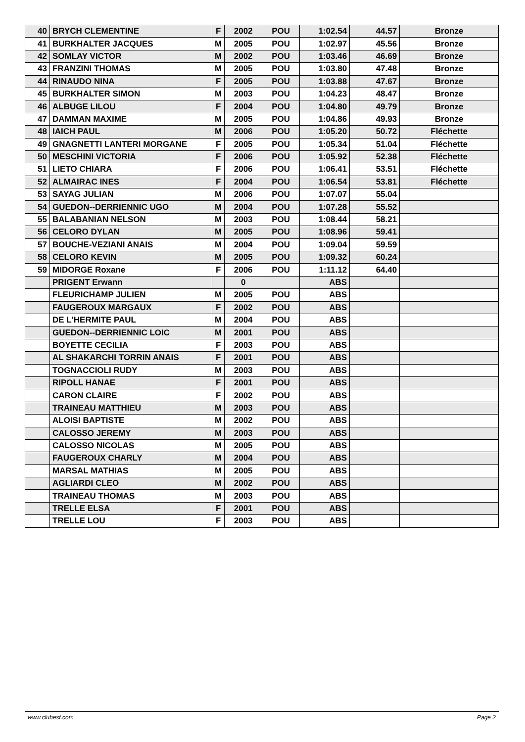| 40 | BRYCH CLEMENTINE | F | 2002 | POU | 1:02.54 | 44.57 | Bronze |
| 41 | BURKHALTER JACQUES | M | 2005 | POU | 1:02.97 | 45.56 | Bronze |
| 42 | SOMLAY VICTOR | M | 2002 | POU | 1:03.46 | 46.69 | Bronze |
| 43 | FRANZINI THOMAS | M | 2005 | POU | 1:03.80 | 47.48 | Bronze |
| 44 | RINAUDO NINA | F | 2005 | POU | 1:03.88 | 47.67 | Bronze |
| 45 | BURKHALTER SIMON | M | 2003 | POU | 1:04.23 | 48.47 | Bronze |
| 46 | ALBUGE LILOU | F | 2004 | POU | 1:04.80 | 49.79 | Bronze |
| 47 | DAMMAN MAXIME | M | 2005 | POU | 1:04.86 | 49.93 | Bronze |
| 48 | IAICH PAUL | M | 2006 | POU | 1:05.20 | 50.72 | Fléchette |
| 49 | GNAGNETTI LANTERI MORGANE | F | 2005 | POU | 1:05.34 | 51.04 | Fléchette |
| 50 | MESCHINI VICTORIA | F | 2006 | POU | 1:05.92 | 52.38 | Fléchette |
| 51 | LIETO CHIARA | F | 2006 | POU | 1:06.41 | 53.51 | Fléchette |
| 52 | ALMAIRAC INES | F | 2004 | POU | 1:06.54 | 53.81 | Fléchette |
| 53 | SAYAG JULIAN | M | 2006 | POU | 1:07.07 | 55.04 | |
| 54 | GUEDON--DERRIENNIC UGO | M | 2004 | POU | 1:07.28 | 55.52 | |
| 55 | BALABANIAN NELSON | M | 2003 | POU | 1:08.44 | 58.21 | |
| 56 | CELORO DYLAN | M | 2005 | POU | 1:08.96 | 59.41 | |
| 57 | BOUCHE-VEZIANI ANAIS | M | 2004 | POU | 1:09.04 | 59.59 | |
| 58 | CELORO KEVIN | M | 2005 | POU | 1:09.32 | 60.24 | |
| 59 | MIDORGE Roxane | F | 2006 | POU | 1:11.12 | 64.40 | |
| | PRIGENT Erwann | | 0 | | ABS | | |
| | FLEURICHAMP JULIEN | M | 2005 | POU | ABS | | |
| | FAUGEROUX MARGAUX | F | 2002 | POU | ABS | | |
| | DE L'HERMITE PAUL | M | 2004 | POU | ABS | | |
| | GUEDON--DERRIENNIC LOIC | M | 2001 | POU | ABS | | |
| | BOYETTE CECILIA | F | 2003 | POU | ABS | | |
| | AL SHAKARCHI TORRIN ANAIS | F | 2001 | POU | ABS | | |
| | TOGNACCIOLI RUDY | M | 2003 | POU | ABS | | |
| | RIPOLL HANAE | F | 2001 | POU | ABS | | |
| | CARON CLAIRE | F | 2002 | POU | ABS | | |
| | TRAINEAU MATTHIEU | M | 2003 | POU | ABS | | |
| | ALOISI BAPTISTE | M | 2002 | POU | ABS | | |
| | CALOSSO JEREMY | M | 2003 | POU | ABS | | |
| | CALOSSO NICOLAS | M | 2005 | POU | ABS | | |
| | FAUGEROUX CHARLY | M | 2004 | POU | ABS | | |
| | MARSAL MATHIAS | M | 2005 | POU | ABS | | |
| | AGLIARDI CLEO | M | 2002 | POU | ABS | | |
| | TRAINEAU THOMAS | M | 2003 | POU | ABS | | |
| | TRELLE ELSA | F | 2001 | POU | ABS | | |
| | TRELLE LOU | F | 2003 | POU | ABS | | |
www.clubesf.com Page 2